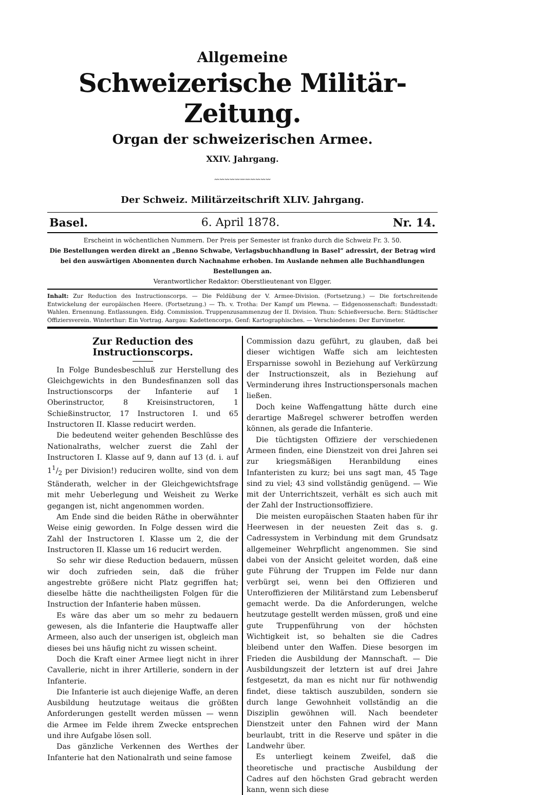Allgemeine
Schweizerische Militär-Zeitung.
Organ der schweizerischen Armee.
XXIV. Jahrgang.
〰〰〰〰〰〰〰〰〰〰〰
Der Schweiz. Militärzeitschrift XLIV. Jahrgang.
Basel. 6. April 1878. Nr. 14.
Erscheint in wöchentlichen Nummern. Der Preis per Semester ist franko durch die Schweiz Fr. 3. 50.
Die Bestellungen werden direkt an „Benno Schwabe, Verlagsbuchhandlung in Basel“ adressirt, der Betrag wird bei den auswärtigen Abonnenten durch Nachnahme erhoben. Im Auslande nehmen alle Buchhandlungen Bestellungen an.
Verantwortlicher Redaktor: Oberstlieutenant von Elgger.
Inhalt: Zur Reduction des Instructionscorps. — Die Feldübung der V. Armee-Division. (Fortsetzung.) — Die fortschreitende Entwickelung der europäischen Heere. (Fortsetzung.) — Th. v. Trotha: Der Kampf um Plewna. — Eidgenossenschaft: Bundesstadt: Wahlen. Ernennung. Entlassungen. Eidg. Commission. Truppenzusammenzug der II. Division. Thun: Schießversuche. Bern: Städtischer Offiziersverein. Winterthur: Ein Vortrag. Aargau: Kadettencorps. Genf: Kartographisches. — Verschiedenes: Der Eurvimeter.
Zur Reduction des Instructionscorps.
In Folge Bundesbeschluß zur Herstellung des Gleichgewichts in den Bundesfinanzen soll das Instructionscorps der Infanterie auf 1 Oberinstructor, 8 Kreisinstructoren, 1 Schießinstructor, 17 Instructoren I. und 65 Instructoren II. Klasse reducirt werden.
Die bedeutend weiter gehenden Beschlüsse des Nationalraths, welcher zuerst die Zahl der Instructoren I. Klasse auf 9, dann auf 13 (d. i. auf 11/2 per Division!) reduciren wollte, sind von dem Ständerath, welcher in der Gleichgewichtsfrage mit mehr Ueberlegung und Weisheit zu Werke gegangen ist, nicht angenommen worden.
Am Ende sind die beiden Räthe in oberwähnter Weise einig geworden. In Folge dessen wird die Zahl der Instructoren I. Klasse um 2, die der Instructoren II. Klasse um 16 reducirt werden.
So sehr wir diese Reduction bedauern, müssen wir doch zufrieden sein, daß die früher angestrebte größere nicht Platz gegriffen hat; dieselbe hätte die nachtheiligsten Folgen für die Instruction der Infanterie haben müssen.
Es wäre das aber um so mehr zu bedauern gewesen, als die Infanterie die Hauptwaffe aller Armeen, also auch der unserigen ist, obgleich man dieses bei uns häufig nicht zu wissen scheint.
Doch die Kraft einer Armee liegt nicht in ihrer Cavallerie, nicht in ihrer Artillerie, sondern in der Infanterie.
Die Infanterie ist auch diejenige Waffe, an deren Ausbildung heutzutage weitaus die größten Anforderungen gestellt werden müssen — wenn die Armee im Felde ihrem Zwecke entsprechen und ihre Aufgabe lösen soll.
Das gänzliche Verkennen des Werthes der Infanterie hat den Nationalrath und seine famose
Commission dazu geführt, zu glauben, daß bei dieser wichtigen Waffe sich am leichtesten Ersparnisse sowohl in Beziehung auf Verkürzung der Instructionszeit, als in Beziehung auf Verminderung ihres Instructionspersonals machen ließen.
Doch keine Waffengattung hätte durch eine derartige Maßregel schwerer betroffen werden können, als gerade die Infanterie.
Die tüchtigsten Offiziere der verschiedenen Armeen finden, eine Dienstzeit von drei Jahren sei zur kriegsmäßigen Heranbildung eines Infanteristen zu kurz; bei uns sagt man, 45 Tage sind zu viel; 43 sind vollständig genügend. — Wie mit der Unterrichtszeit, verhält es sich auch mit der Zahl der Instructionsoffiziere.
Die meisten europäischen Staaten haben für ihr Heerwesen in der neuesten Zeit das s. g. Cadressystem in Verbindung mit dem Grundsatz allgemeiner Wehrpflicht angenommen. Sie sind dabei von der Ansicht geleitet worden, daß eine gute Führung der Truppen im Felde nur dann verbürgt sei, wenn bei den Offizieren und Unteroffizieren der Militärstand zum Lebensberuf gemacht werde. Da die Anforderungen, welche heutzutage gestellt werden müssen, groß und eine gute Truppenführung von der höchsten Wichtigkeit ist, so behalten sie die Cadres bleibend unter den Waffen. Diese besorgen im Frieden die Ausbildung der Mannschaft. — Die Ausbildungszeit der letztern ist auf drei Jahre festgesetzt, da man es nicht nur für nothwendig findet, diese taktisch auszubilden, sondern sie durch lange Gewohnheit vollständig an die Disziplin gewöhnen will. Nach beendeter Dienstzeit unter den Fahnen wird der Mann beurlaubt, tritt in die Reserve und später in die Landwehr über.
Es unterliegt keinem Zweifel, daß die theoretische und practische Ausbildung der Cadres auf den höchsten Grad gebracht werden kann, wenn sich diese